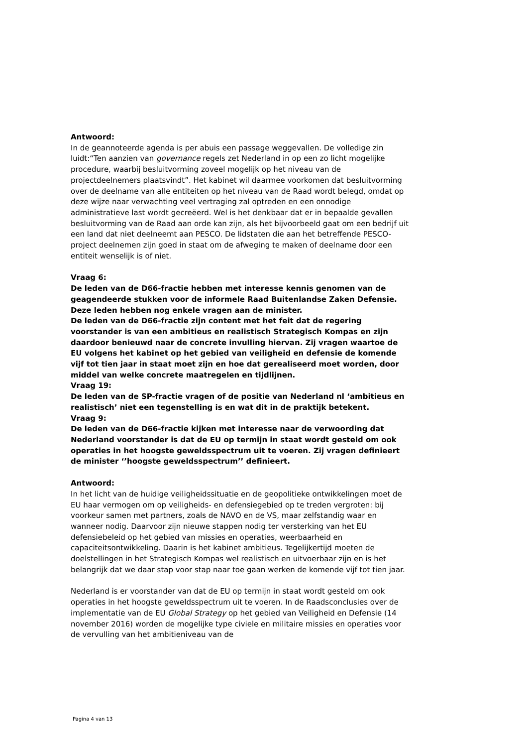Antwoord:
In de geannoteerde agenda is per abuis een passage weggevallen. De volledige zin luidt:“Ten aanzien van governance regels zet Nederland in op een zo licht mogelijke procedure, waarbij besluitvorming zoveel mogelijk op het niveau van de projectdeelnemers plaatsvindt”. Het kabinet wil daarmee voorkomen dat besluitvorming over de deelname van alle entiteiten op het niveau van de Raad wordt belegd, omdat op deze wijze naar verwachting veel vertraging zal optreden en een onnodige administratieve last wordt gecreëerd. Wel is het denkbaar dat er in bepaalde gevallen besluitvorming van de Raad aan orde kan zijn, als het bijvoorbeeld gaat om een bedrijf uit een land dat niet deelneemt aan PESCO. De lidstaten die aan het betreffende PESCO-project deelnemen zijn goed in staat om de afweging te maken of deelname door een entiteit wenselijk is of niet.
Vraag 6:
De leden van de D66-fractie hebben met interesse kennis genomen van de geagendeerde stukken voor de informele Raad Buitenlandse Zaken Defensie. Deze leden hebben nog enkele vragen aan de minister.
De leden van de D66-fractie zijn content met het feit dat de regering voorstander is van een ambitieus en realistisch Strategisch Kompas en zijn daardoor benieuwd naar de concrete invulling hiervan. Zij vragen waartoe de EU volgens het kabinet op het gebied van veiligheid en defensie de komende vijf tot tien jaar in staat moet zijn en hoe dat gerealiseerd moet worden, door middel van welke concrete maatregelen en tijdlijnen.
Vraag 19:
De leden van de SP-fractie vragen of de positie van Nederland nl ‘ambitieus en realistisch’ niet een tegenstelling is en wat dit in de praktijk betekent.
Vraag 9:
De leden van de D66-fractie kijken met interesse naar de verwoording dat Nederland voorstander is dat de EU op termijn in staat wordt gesteld om ook operaties in het hoogste geweldsspectrum uit te voeren. Zij vragen definieert de minister ‘’hoogste geweldsspectrum’’ definieert.
Antwoord:
In het licht van de huidige veiligheidssituatie en de geopolitieke ontwikkelingen moet de EU haar vermogen om op veiligheids- en defensiegebied op te treden vergroten: bij voorkeur samen met partners, zoals de NAVO en de VS, maar zelfstandig waar en wanneer nodig. Daarvoor zijn nieuwe stappen nodig ter versterking van het EU defensiebeleid op het gebied van missies en operaties, weerbaarheid en capaciteitsontwikkeling. Daarin is het kabinet ambitieus. Tegelijkertijd moeten de doelstellingen in het Strategisch Kompas wel realistisch en uitvoerbaar zijn en is het belangrijk dat we daar stap voor stap naar toe gaan werken de komende vijf tot tien jaar.
Nederland is er voorstander van dat de EU op termijn in staat wordt gesteld om ook operaties in het hoogste geweldsspectrum uit te voeren. In de Raadsconclusies over de implementatie van de EU Global Strategy op het gebied van Veiligheid en Defensie (14 november 2016) worden de mogelijke type civiele en militaire missies en operaties voor de vervulling van het ambitieniveau van de
Pagina 4 van 13